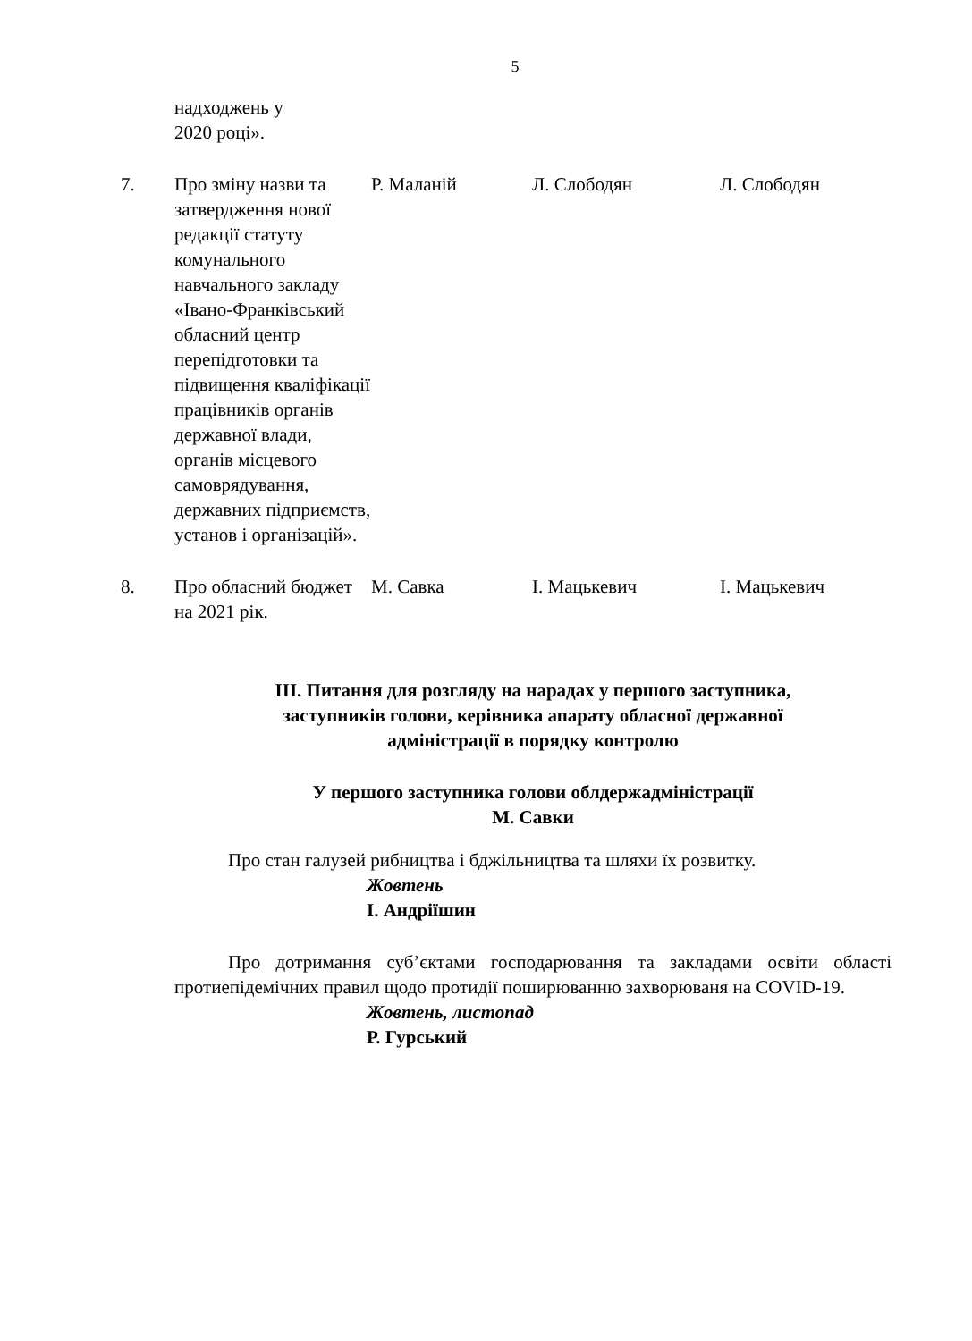5
| | надходжень у 2020 році». | | | |
| 7. | Про зміну назви та затвердження нової редакції статуту комунального навчального закладу «Івано-Франківський обласний центр перепідготовки та підвищення кваліфікації працівників органів державної влади, органів місцевого самоврядування, державних підприємств, установ і організацій». | Р. Маланій | Л. Слободян | Л. Слободян |
| 8. | Про обласний бюджет на 2021 рік. | М. Савка | І. Мацькевич | І. Мацькевич |
ІІІ. Питання для розгляду на нарадах у першого заступника,
заступників голови, керівника апарату обласної державної
адміністрації в порядку контролю
У першого заступника голови облдержадміністрації
М. Савки
Про стан галузей рибництва і бджільництва та шляхи їх розвитку.
Жовтень
І. Андріїшин
Про дотримання суб’єктами господарювання та закладами освіти області протиепідемічних правил щодо протидії поширюванню захворюваня на COVID-19.
Жовтень, листопад
Р. Гурський